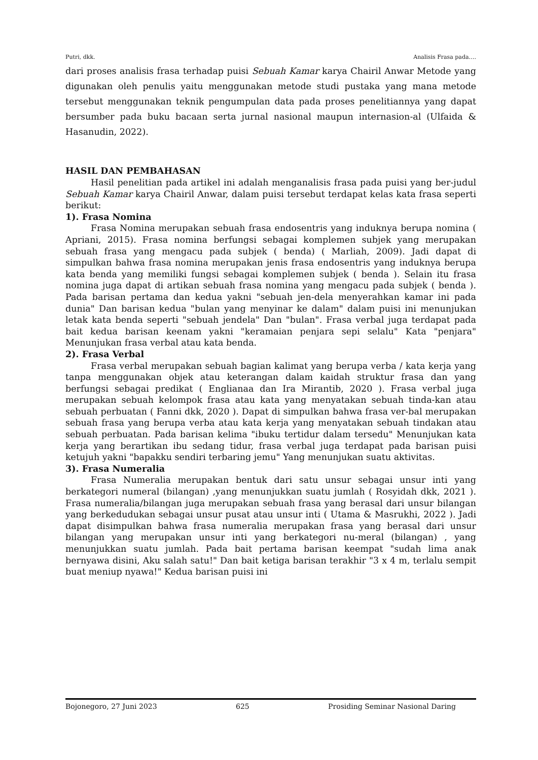Putri, dkk. Analisis Frasa pada….
dari proses analisis frasa terhadap puisi Sebuah Kamar karya Chairil Anwar Metode yang digunakan oleh penulis yaitu menggunakan metode studi pustaka yang mana metode tersebut menggunakan teknik pengumpulan data pada proses penelitiannya yang dapat bersumber pada buku bacaan serta jurnal nasional maupun internasion-al (Ulfaida & Hasanudin, 2022).
HASIL DAN PEMBAHASAN
Hasil penelitian pada artikel ini adalah menganalisis frasa pada puisi yang ber-judul Sebuah Kamar karya Chairil Anwar, dalam puisi tersebut terdapat kelas kata frasa seperti berikut:
1). Frasa Nomina
Frasa Nomina merupakan sebuah frasa endosentris yang induknya berupa nomina ( Apriani, 2015). Frasa nomina berfungsi sebagai komplemen subjek yang merupakan sebuah frasa yang mengacu pada subjek ( benda) ( Marliah, 2009). Jadi dapat di simpulkan bahwa frasa nomina merupakan jenis frasa endosentris yang induknya berupa kata benda yang memiliki fungsi sebagai komplemen subjek ( benda ). Selain itu frasa nomina juga dapat di artikan sebuah frasa nomina yang mengacu pada subjek ( benda ). Pada barisan pertama dan kedua yakni "sebuah jen-dela menyerahkan kamar ini pada dunia" Dan barisan kedua "bulan yang menyinar ke dalam" dalam puisi ini menunjukan letak kata benda seperti "sebuah jendela" Dan "bulan". Frasa verbal juga terdapat pada bait kedua barisan keenam yakni "keramaian penjara sepi selalu" Kata "penjara" Menunjukan frasa verbal atau kata benda.
2). Frasa Verbal
Frasa verbal merupakan sebuah bagian kalimat yang berupa verba / kata kerja yang tanpa menggunakan objek atau keterangan dalam kaidah struktur frasa dan yang berfungsi sebagai predikat ( Englianaa dan Ira Mirantib, 2020 ). Frasa verbal juga merupakan sebuah kelompok frasa atau kata yang menyatakan sebuah tinda-kan atau sebuah perbuatan ( Fanni dkk, 2020 ). Dapat di simpulkan bahwa frasa ver-bal merupakan sebuah frasa yang berupa verba atau kata kerja yang menyatakan sebuah tindakan atau sebuah perbuatan. Pada barisan kelima "ibuku tertidur dalam tersedu" Menunjukan kata kerja yang berartikan ibu sedang tidur, frasa verbal juga terdapat pada barisan puisi ketujuh yakni "bapakku sendiri terbaring jemu" Yang menunjukan suatu aktivitas.
3). Frasa Numeralia
Frasa Numeralia merupakan bentuk dari satu unsur sebagai unsur inti yang berkategori numeral (bilangan) ,yang menunjukkan suatu jumlah ( Rosyidah dkk, 2021 ). Frasa numeralia/bilangan juga merupakan sebuah frasa yang berasal dari unsur bilangan yang berkedudukan sebagai unsur pusat atau unsur inti ( Utama & Masrukhi, 2022 ). Jadi dapat disimpulkan bahwa frasa numeralia merupakan frasa yang berasal dari unsur bilangan yang merupakan unsur inti yang berkategori nu-meral (bilangan) , yang menunjukkan suatu jumlah. Pada bait pertama barisan keempat "sudah lima anak bernyawa disini, Aku salah satu!" Dan bait ketiga barisan terakhir "3 x 4 m, terlalu sempit buat meniup nyawa!" Kedua barisan puisi ini
Bojonegoro, 27 Juni 2023 625 Prosiding Seminar Nasional Daring